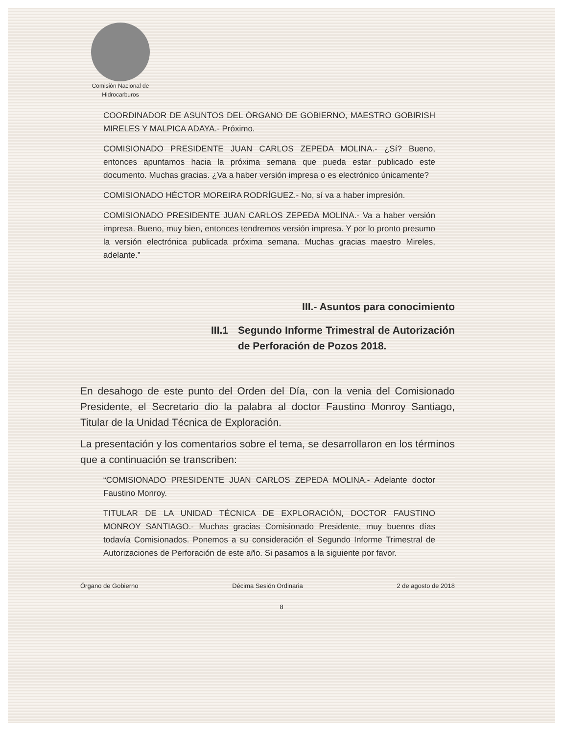Comisión Nacional de
Hidrocarburos
COORDINADOR DE ASUNTOS DEL ÓRGANO DE GOBIERNO, MAESTRO GOBIRISH MIRELES Y MALPICA ADAYA.- Próximo.
COMISIONADO PRESIDENTE JUAN CARLOS ZEPEDA MOLINA.- ¿Sí? Bueno, entonces apuntamos hacia la próxima semana que pueda estar publicado este documento. Muchas gracias. ¿Va a haber versión impresa o es electrónico únicamente?
COMISIONADO HÉCTOR MOREIRA RODRÍGUEZ.- No, sí va a haber impresión.
COMISIONADO PRESIDENTE JUAN CARLOS ZEPEDA MOLINA.- Va a haber versión impresa. Bueno, muy bien, entonces tendremos versión impresa. Y por lo pronto presumo la versión electrónica publicada próxima semana. Muchas gracias maestro Mireles, adelante.”
III.- Asuntos para conocimiento
III.1 Segundo Informe Trimestral de Autorización de Perforación de Pozos 2018.
En desahogo de este punto del Orden del Día, con la venia del Comisionado Presidente, el Secretario dio la palabra al doctor Faustino Monroy Santiago, Titular de la Unidad Técnica de Exploración.
La presentación y los comentarios sobre el tema, se desarrollaron en los términos que a continuación se transcriben:
“COMISIONADO PRESIDENTE JUAN CARLOS ZEPEDA MOLINA.- Adelante doctor Faustino Monroy.
TITULAR DE LA UNIDAD TÉCNICA DE EXPLORACIÓN, DOCTOR FAUSTINO MONROY SANTIAGO.- Muchas gracias Comisionado Presidente, muy buenos días todavía Comisionados. Ponemos a su consideración el Segundo Informe Trimestral de Autorizaciones de Perforación de este año. Si pasamos a la siguiente por favor.
Órgano de Gobierno Décima Sesión Ordinaria 2 de agosto de 2018
8